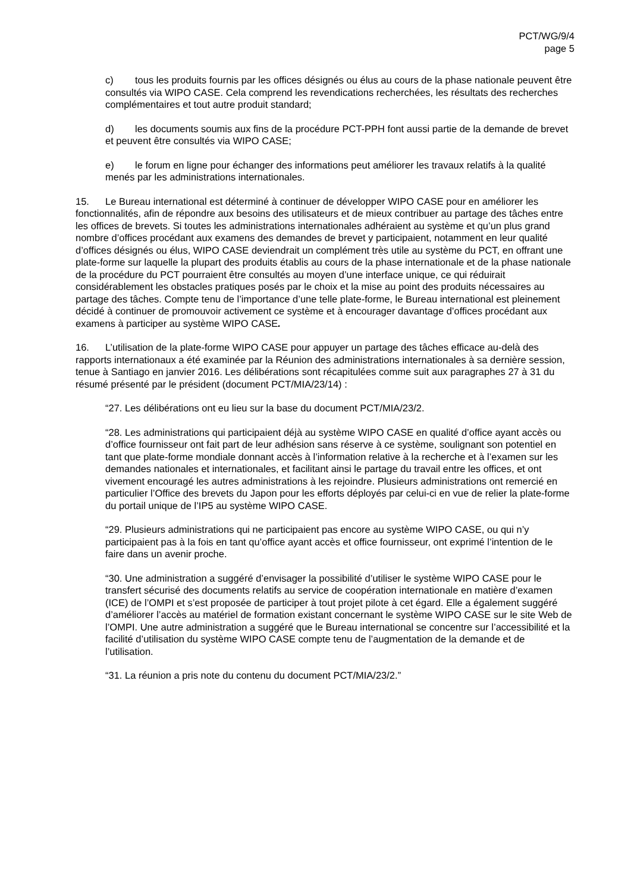PCT/WG/9/4
page 5
c) tous les produits fournis par les offices désignés ou élus au cours de la phase nationale peuvent être consultés via WIPO CASE. Cela comprend les revendications recherchées, les résultats des recherches complémentaires et tout autre produit standard;
d) les documents soumis aux fins de la procédure PCT-PPH font aussi partie de la demande de brevet et peuvent être consultés via WIPO CASE;
e) le forum en ligne pour échanger des informations peut améliorer les travaux relatifs à la qualité menés par les administrations internationales.
15. Le Bureau international est déterminé à continuer de développer WIPO CASE pour en améliorer les fonctionnalités, afin de répondre aux besoins des utilisateurs et de mieux contribuer au partage des tâches entre les offices de brevets. Si toutes les administrations internationales adhéraient au système et qu’un plus grand nombre d’offices procédant aux examens des demandes de brevet y participaient, notamment en leur qualité d’offices désignés ou élus, WIPO CASE deviendrait un complément très utile au système du PCT, en offrant une plate-forme sur laquelle la plupart des produits établis au cours de la phase internationale et de la phase nationale de la procédure du PCT pourraient être consultés au moyen d’une interface unique, ce qui réduirait considérablement les obstacles pratiques posés par le choix et la mise au point des produits nécessaires au partage des tâches. Compte tenu de l’importance d’une telle plate-forme, le Bureau international est pleinement décidé à continuer de promouvoir activement ce système et à encourager davantage d’offices procédant aux examens à participer au système WIPO CASE.
16. L’utilisation de la plate-forme WIPO CASE pour appuyer un partage des tâches efficace au-delà des rapports internationaux a été examinée par la Réunion des administrations internationales à sa dernière session, tenue à Santiago en janvier 2016. Les délibérations sont récapitulées comme suit aux paragraphes 27 à 31 du résumé présenté par le président (document PCT/MIA/23/14) :
“27. Les délibérations ont eu lieu sur la base du document PCT/MIA/23/2.
“28. Les administrations qui participaient déjà au système WIPO CASE en qualité d’office ayant accès ou d’office fournisseur ont fait part de leur adhésion sans réserve à ce système, soulignant son potentiel en tant que plate-forme mondiale donnant accès à l’information relative à la recherche et à l’examen sur les demandes nationales et internationales, et facilitant ainsi le partage du travail entre les offices, et ont vivement encouragé les autres administrations à les rejoindre. Plusieurs administrations ont remercié en particulier l’Office des brevets du Japon pour les efforts déployés par celui-ci en vue de relier la plate-forme du portail unique de l’IP5 au système WIPO CASE.
“29. Plusieurs administrations qui ne participaient pas encore au système WIPO CASE, ou qui n’y participaient pas à la fois en tant qu’office ayant accès et office fournisseur, ont exprimé l’intention de le faire dans un avenir proche.
“30. Une administration a suggéré d’envisager la possibilité d’utiliser le système WIPO CASE pour le transfert sécurisé des documents relatifs au service de coopération internationale en matière d’examen (ICE) de l’OMPI et s’est proposée de participer à tout projet pilote à cet égard. Elle a également suggéré d’améliorer l’accès au matériel de formation existant concernant le système WIPO CASE sur le site Web de l’OMPI. Une autre administration a suggéré que le Bureau international se concentre sur l’accessibilité et la facilité d’utilisation du système WIPO CASE compte tenu de l’augmentation de la demande et de l’utilisation.
“31. La réunion a pris note du contenu du document PCT/MIA/23/2.”